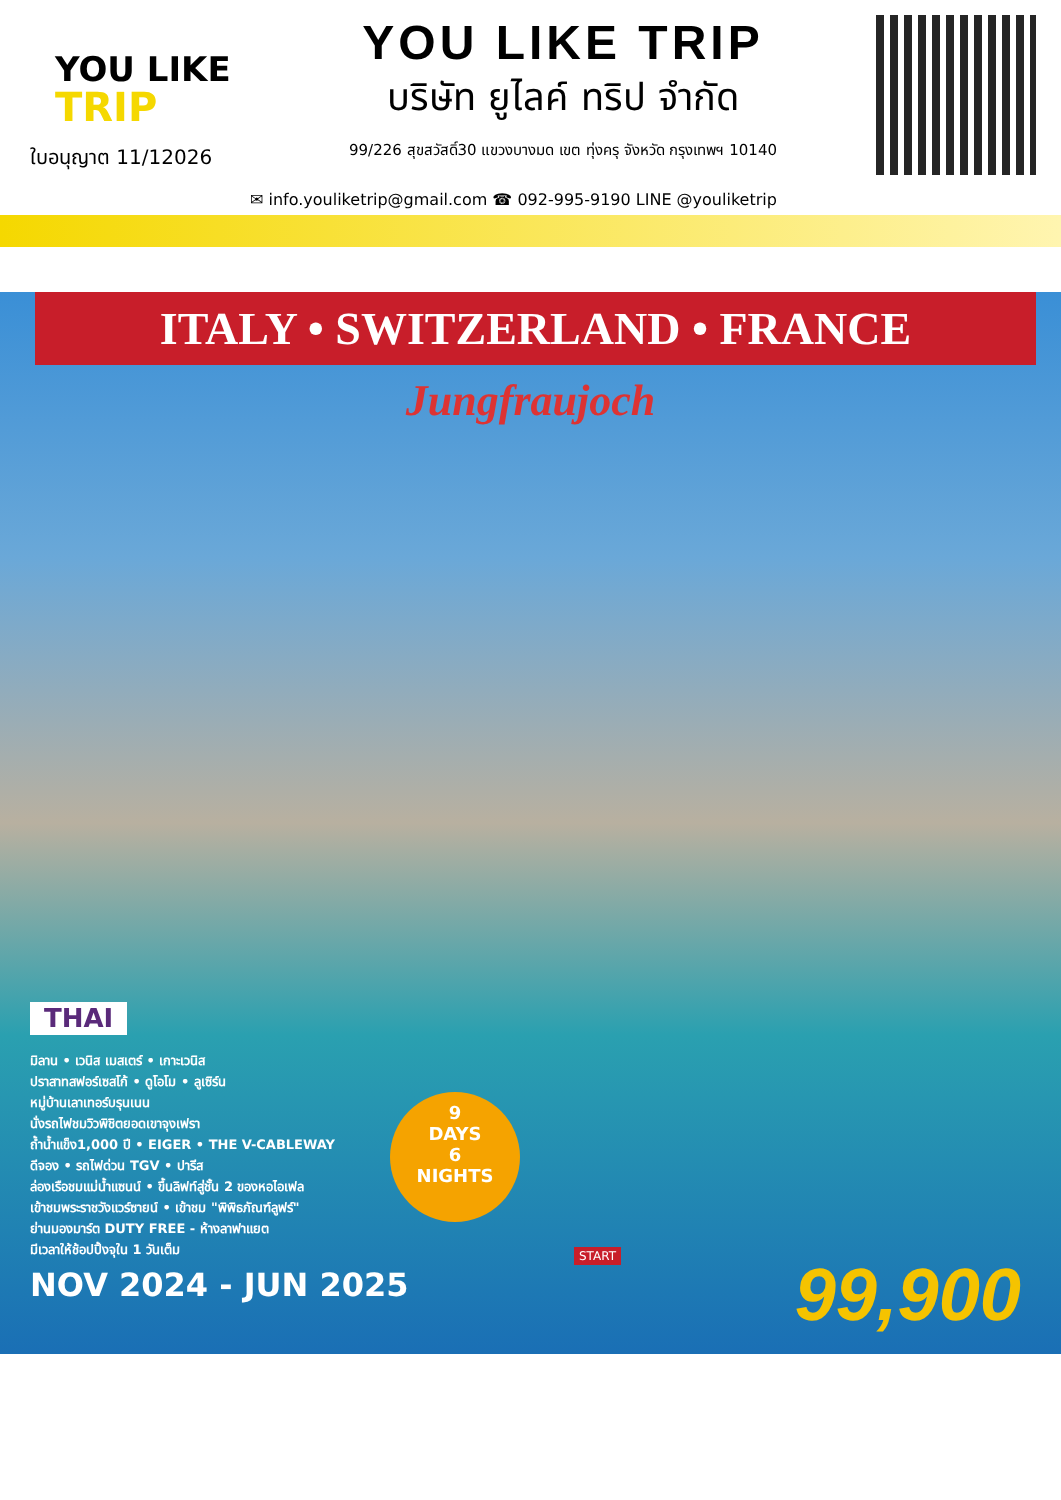YOU LIKE
TRIP
ใบอนุญาต 11/12026
YOU LIKE TRIP
บริษัท ยูไลค์ ทริป จำกัด
99/226 สุขสวัสดิ์30 แขวงบางมด เขต ทุ่งครุ จังหวัด กรุงเทพฯ 10140
✉ info.youliketrip@gmail.com ☎ 092-995-9190 LINE @youliketrip
ITALY • SWITZERLAND • FRANCE
Jungfraujoch
THAI
มิลาน • เวนิส เมสเตร์ • เกาะเวนิส
ปราสาทสฟอร์เซสโก้ • ดูโอโม • ลูเซิร์น
หมู่บ้านเลาเทอร์บรุนเนน
นั่งรถไฟชมวิวพิชิตยอดเขาจุงเฟรา
ถ้ำน้ำแข็ง1,000 ปี • EIGER • THE V-CABLEWAY
ดีจอง • รถไฟด่วน TGV • ปารีส
ล่องเรือชมแม่น้ำแซนน์ • ขึ้นลิฟท์สู่ชั้น 2 ของหอไอเฟล
เข้าชมพระราชวังแวร์ซายน์ • เข้าชม "พิพิธภัณฑ์ลูฟร์"
ย่านมองมาร์ต DUTY FREE - ห้างลาฟาแยต
มีเวลาให้ช้อปปิ้งจุใน 1 วันเต็ม
NOV 2024 - JUN 2025
9
DAYS
6
NIGHTS
START 99,900